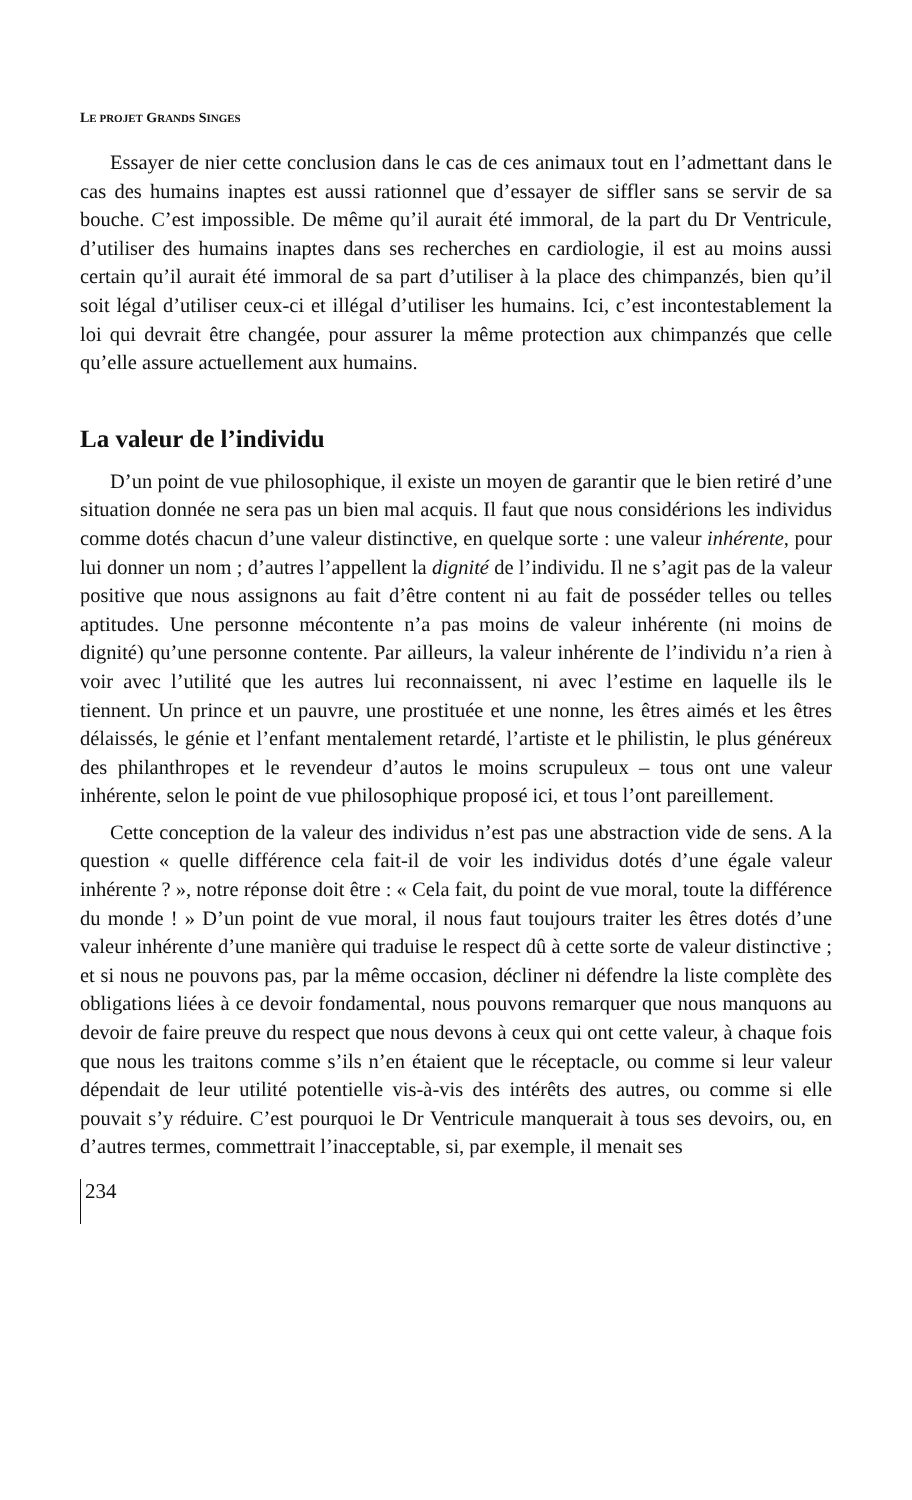LE PROJET GRANDS SINGES
Essayer de nier cette conclusion dans le cas de ces animaux tout en l’admettant dans le cas des humains inaptes est aussi rationnel que d’essayer de siffler sans se servir de sa bouche. C’est impossible. De même qu’il aurait été immoral, de la part du Dr Ventricule, d’utiliser des humains inaptes dans ses recherches en cardiologie, il est au moins aussi certain qu’il aurait été immoral de sa part d’utiliser à la place des chimpanzés, bien qu’il soit légal d’utiliser ceux-ci et illégal d’utiliser les humains. Ici, c’est incontestablement la loi qui devrait être changée, pour assurer la même protection aux chimpanzés que celle qu’elle assure actuellement aux humains.
La valeur de l’individu
D’un point de vue philosophique, il existe un moyen de garantir que le bien retiré d’une situation donnée ne sera pas un bien mal acquis. Il faut que nous considérions les individus comme dotés chacun d’une valeur distinctive, en quelque sorte : une valeur inhérente, pour lui donner un nom ; d’autres l’appellent la dignité de l’individu. Il ne s’agit pas de la valeur positive que nous assignons au fait d’être content ni au fait de posséder telles ou telles aptitudes. Une personne mécontente n’a pas moins de valeur inhérente (ni moins de dignité) qu’une personne contente. Par ailleurs, la valeur inhérente de l’individu n’a rien à voir avec l’utilité que les autres lui reconnaissent, ni avec l’estime en laquelle ils le tiennent. Un prince et un pauvre, une prostituée et une nonne, les êtres aimés et les êtres délaissés, le génie et l’enfant mentalement retardé, l’artiste et le philistin, le plus généreux des philanthropes et le revendeur d’autos le moins scrupuleux – tous ont une valeur inhérente, selon le point de vue philosophique proposé ici, et tous l’ont pareillement.
Cette conception de la valeur des individus n’est pas une abstraction vide de sens. A la question « quelle différence cela fait-il de voir les individus dotés d’une égale valeur inhérente ? », notre réponse doit être : « Cela fait, du point de vue moral, toute la différence du monde ! » D’un point de vue moral, il nous faut toujours traiter les êtres dotés d’une valeur inhérente d’une manière qui traduise le respect dû à cette sorte de valeur distinctive ; et si nous ne pouvons pas, par la même occasion, décliner ni défendre la liste complète des obligations liées à ce devoir fondamental, nous pouvons remarquer que nous manquons au devoir de faire preuve du respect que nous devons à ceux qui ont cette valeur, à chaque fois que nous les traitons comme s’ils n’en étaient que le réceptacle, ou comme si leur valeur dépendait de leur utilité potentielle vis-à-vis des intérêts des autres, ou comme si elle pouvait s’y réduire. C’est pourquoi le Dr Ventricule manquerait à tous ses devoirs, ou, en d’autres termes, commettrait l’inacceptable, si, par exemple, il menait ses
234